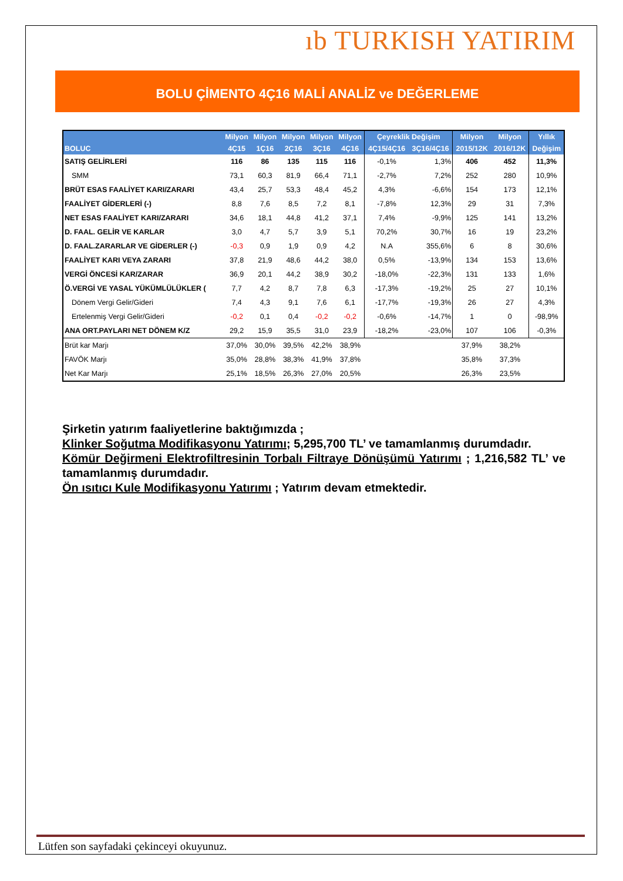ıb TURKISH YATIRIM
BOLU ÇİMENTO 4Ç16 MALİ ANALİZ ve DEĞERLEME
| | Milyon | Milyon | Milyon | Milyon | Milyon | Çeyreklik Değişim | | Milyon | Milyon | Yıllık |
| --- | --- | --- | --- | --- | --- | --- | --- | --- | --- | --- |
| BOLUC | 4Ç15 | 1Ç16 | 2Ç16 | 3Ç16 | 4Ç16 | 4Ç15/4Ç16 | 3Ç16/4Ç16 | 2015/12K | 2016/12K | Değişim |
| SATIŞ GELİRLERİ | 116 | 86 | 135 | 115 | 116 | -0,1% | 1,3% | 406 | 452 | 11,3% |
| SMM | 73,1 | 60,3 | 81,9 | 66,4 | 71,1 | -2,7% | 7,2% | 252 | 280 | 10,9% |
| BRÜT ESAS FAALİYET KARI/ZARARI | 43,4 | 25,7 | 53,3 | 48,4 | 45,2 | 4,3% | -6,6% | 154 | 173 | 12,1% |
| FAALİYET GİDERLERİ (-) | 8,8 | 7,6 | 8,5 | 7,2 | 8,1 | -7,8% | 12,3% | 29 | 31 | 7,3% |
| NET ESAS FAALİYET KARI/ZARARI | 34,6 | 18,1 | 44,8 | 41,2 | 37,1 | 7,4% | -9,9% | 125 | 141 | 13,2% |
| D. FAAL. GELİR VE KARLAR | 3,0 | 4,7 | 5,7 | 3,9 | 5,1 | 70,2% | 30,7% | 16 | 19 | 23,2% |
| D. FAAL.ZARARLAR VE GİDERLER (-) | -0,3 | 0,9 | 1,9 | 0,9 | 4,2 | N.A | 355,6% | 6 | 8 | 30,6% |
| FAALİYET KARI VEYA ZARARI | 37,8 | 21,9 | 48,6 | 44,2 | 38,0 | 0,5% | -13,9% | 134 | 153 | 13,6% |
| VERGİ ÖNCESİ KAR/ZARAR | 36,9 | 20,1 | 44,2 | 38,9 | 30,2 | -18,0% | -22,3% | 131 | 133 | 1,6% |
| Ö.VERGİ VE YASAL YÜKÜMLÜLÜKLER ( | 7,7 | 4,2 | 8,7 | 7,8 | 6,3 | -17,3% | -19,2% | 25 | 27 | 10,1% |
| Dönem Vergi Gelir/Gideri | 7,4 | 4,3 | 9,1 | 7,6 | 6,1 | -17,7% | -19,3% | 26 | 27 | 4,3% |
| Ertelenmiş Vergi Gelir/Gideri | -0,2 | 0,1 | 0,4 | -0,2 | -0,2 | -0,6% | -14,7% | 1 | 0 | -98,9% |
| ANA ORT.PAYLARI NET DÖNEM K/Z | 29,2 | 15,9 | 35,5 | 31,0 | 23,9 | -18,2% | -23,0% | 107 | 106 | -0,3% |
| Brüt kar Marjı | 37,0% | 30,0% | 39,5% | 42,2% | 38,9% | | | 37,9% | 38,2% | |
| FAVÖK Marjı | 35,0% | 28,8% | 38,3% | 41,9% | 37,8% | | | 35,8% | 37,3% | |
| Net Kar Marjı | 25,1% | 18,5% | 26,3% | 27,0% | 20,5% | | | 26,3% | 23,5% | |
Şirketin yatırım faaliyetlerine baktığımızda ;
Klinker Soğutma Modifikasyonu Yatırımı; 5,295,700 TL’ ve tamamlanmış durumdadır.
Kömür Değirmeni Elektrofiltresinin Torbalı Filtraye Dönüşümü Yatırımı ; 1,216,582 TL’ ve tamamlanmış durumdadır.
Ön ısıtıcı Kule Modifikasyonu Yatırımı ; Yatırım devam etmektedir.
Lütfen son sayfadaki çekinceyi okuyunuz.